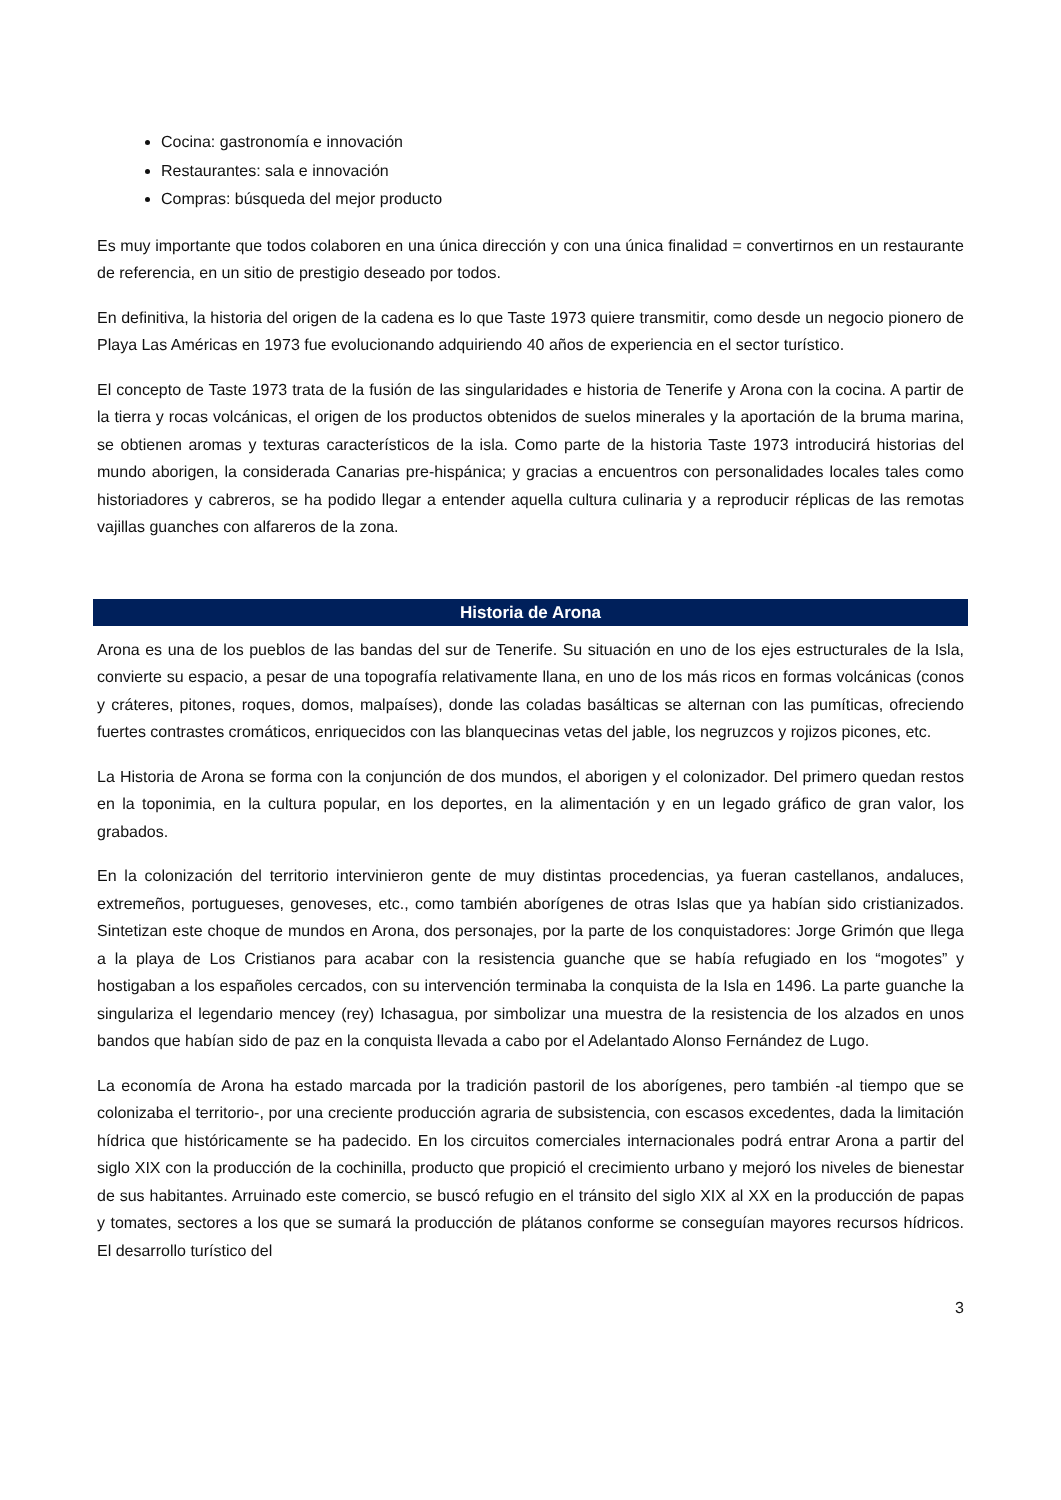Cocina: gastronomía e innovación
Restaurantes: sala e innovación
Compras: búsqueda del mejor producto
Es muy importante que todos colaboren en una única dirección y con una única finalidad = convertirnos en un restaurante de referencia, en un sitio de prestigio deseado por todos.
En definitiva, la historia del origen de la cadena es lo que Taste 1973 quiere transmitir, como desde un negocio pionero de Playa Las Américas en 1973 fue evolucionando adquiriendo 40 años de experiencia en el sector turístico.
El concepto de Taste 1973 trata de la fusión de las singularidades e historia de Tenerife y Arona con la cocina. A partir de la tierra y rocas volcánicas, el origen de los productos obtenidos de suelos minerales y la aportación de la bruma marina, se obtienen aromas y texturas característicos de la isla. Como parte de la historia Taste 1973 introducirá historias del mundo aborigen, la considerada Canarias pre-hispánica; y gracias a encuentros con personalidades locales tales como historiadores y cabreros, se ha podido llegar a entender aquella cultura culinaria y a reproducir réplicas de las remotas vajillas guanches con alfareros de la zona.
Historia de Arona
Arona es una de los pueblos de las bandas del sur de Tenerife. Su situación en uno de los ejes estructurales de la Isla, convierte su espacio, a pesar de una topografía relativamente llana, en uno de los más ricos en formas volcánicas (conos y cráteres, pitones, roques, domos, malpaíses), donde las coladas basálticas se alternan con las pumíticas, ofreciendo fuertes contrastes cromáticos, enriquecidos con las blanquecinas vetas del jable, los negruzcos y rojizos picones, etc.
La Historia de Arona se forma con la conjunción de dos mundos, el aborigen y el colonizador. Del primero quedan restos en la toponimia, en la cultura popular, en los deportes, en la alimentación y en un legado gráfico de gran valor, los grabados.
En la colonización del territorio intervinieron gente de muy distintas procedencias, ya fueran castellanos, andaluces, extremeños, portugueses, genoveses, etc., como también aborígenes de otras Islas que ya habían sido cristianizados. Sintetizan este choque de mundos en Arona, dos personajes, por la parte de los conquistadores: Jorge Grimón que llega a la playa de Los Cristianos para acabar con la resistencia guanche que se había refugiado en los “mogotes” y hostigaban a los españoles cercados, con su intervención terminaba la conquista de la Isla en 1496. La parte guanche la singulariza el legendario mencey (rey) Ichasagua, por simbolizar una muestra de la resistencia de los alzados en unos bandos que habían sido de paz en la conquista llevada a cabo por el Adelantado Alonso Fernández de Lugo.
La economía de Arona ha estado marcada por la tradición pastoril de los aborígenes, pero también -al tiempo que se colonizaba el territorio-, por una creciente producción agraria de subsistencia, con escasos excedentes, dada la limitación hídrica que históricamente se ha padecido. En los circuitos comerciales internacionales podrá entrar Arona a partir del siglo XIX con la producción de la cochinilla, producto que propició el crecimiento urbano y mejoró los niveles de bienestar de sus habitantes. Arruinado este comercio, se buscó refugio en el tránsito del siglo XIX al XX en la producción de papas y tomates, sectores a los que se sumará la producción de plátanos conforme se conseguían mayores recursos hídricos. El desarrollo turístico del
3